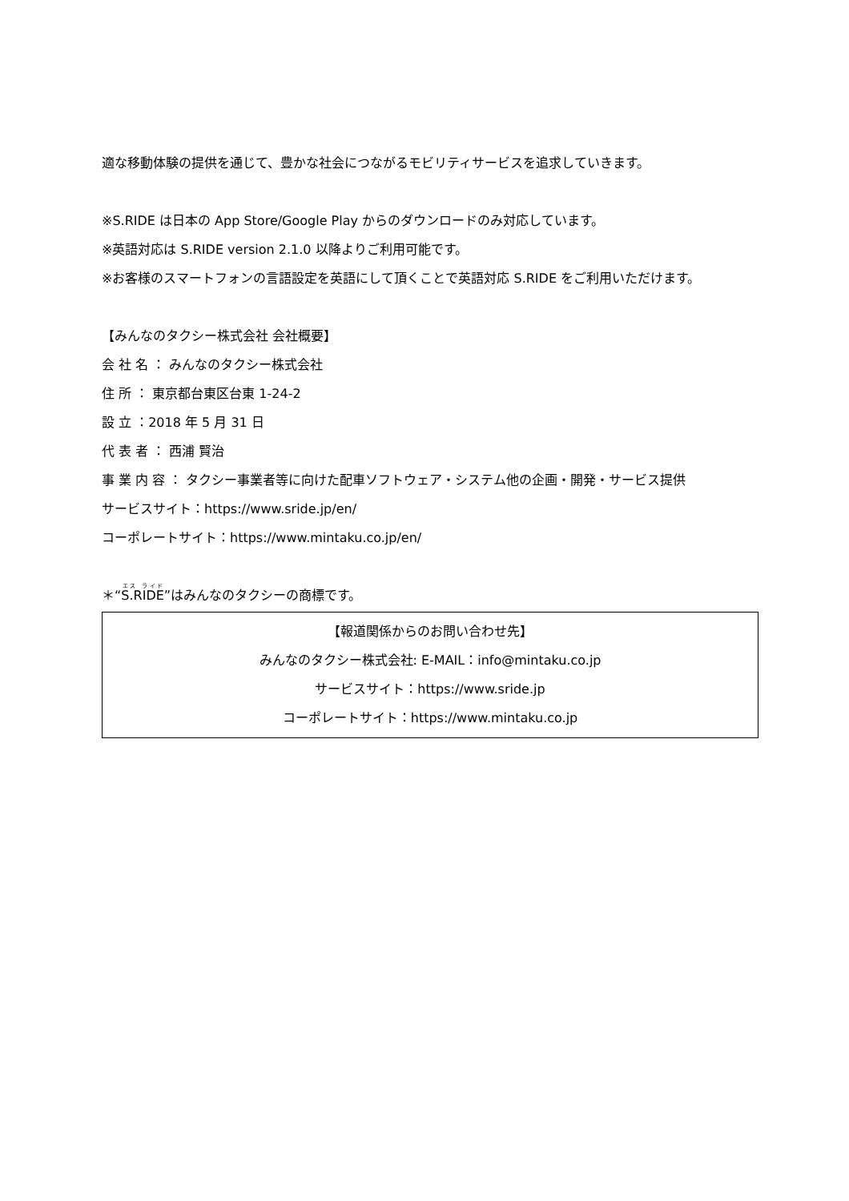適な移動体験の提供を通じて、豊かな社会につながるモビリティサービスを追求していきます。
※S.RIDE は日本の App Store/Google Play からのダウンロードのみ対応しています。
※英語対応は S.RIDE version 2.1.0 以降よりご利用可能です。
※お客様のスマートフォンの言語設定を英語にして頂くことで英語対応 S.RIDE をご利用いただけます。
【みんなのタクシー株式会社 会社概要】
会 社 名 ： みんなのタクシー株式会社
住 所 ： 東京都台東区台東 1-24-2
設 立 ：2018 年 5 月 31 日
代 表 者 ： 西浦 賢治
事 業 内 容 ： タクシー事業者等に向けた配車ソフトウェア・システム他の企画・開発・サービス提供
サービスサイト：https://www.sride.jp/en/
コーポレートサイト：https://www.mintaku.co.jp/en/
＊“S.RIDE”はみんなのタクシーの商標です。
【報道関係からのお問い合わせ先】
みんなのタクシー株式会社: E-MAIL：info@mintaku.co.jp
サービスサイト：https://www.sride.jp
コーポレートサイト：https://www.mintaku.co.jp